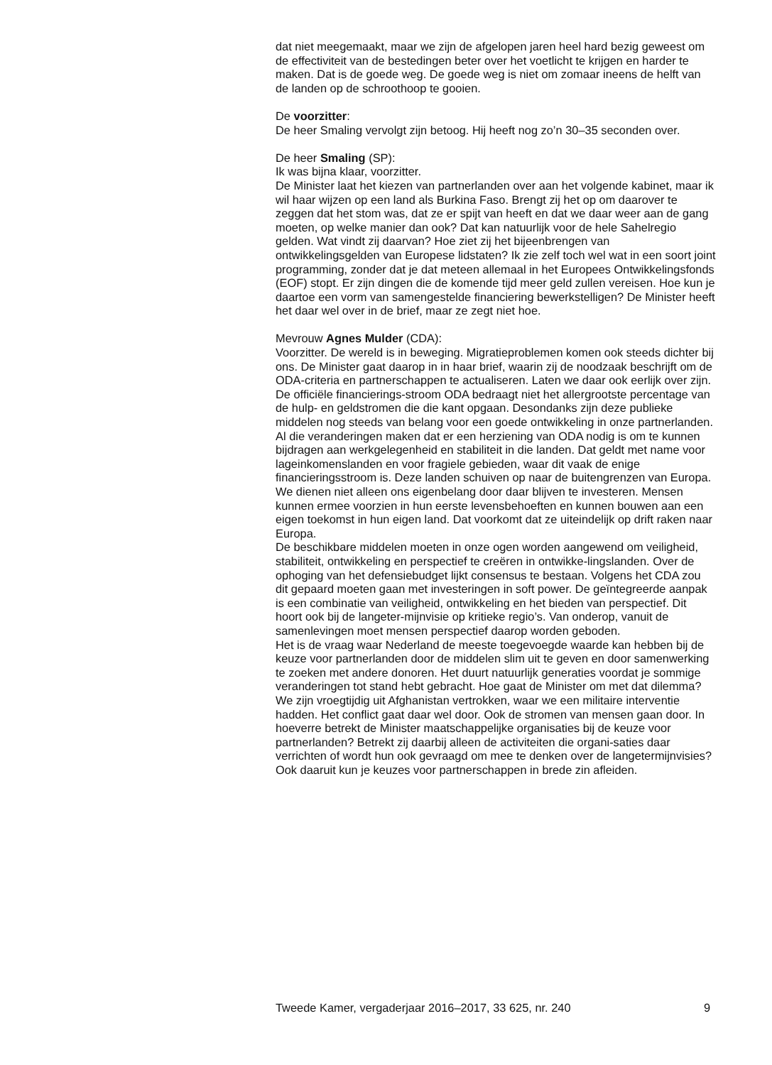dat niet meegemaakt, maar we zijn de afgelopen jaren heel hard bezig geweest om de effectiviteit van de bestedingen beter over het voetlicht te krijgen en harder te maken. Dat is de goede weg. De goede weg is niet om zomaar ineens de helft van de landen op de schroothoop te gooien.
De voorzitter:
De heer Smaling vervolgt zijn betoog. Hij heeft nog zo’n 30–35 seconden over.
De heer Smaling (SP):
Ik was bijna klaar, voorzitter.
De Minister laat het kiezen van partnerlanden over aan het volgende kabinet, maar ik wil haar wijzen op een land als Burkina Faso. Brengt zij het op om daarover te zeggen dat het stom was, dat ze er spijt van heeft en dat we daar weer aan de gang moeten, op welke manier dan ook? Dat kan natuurlijk voor de hele Sahelregio gelden. Wat vindt zij daarvan? Hoe ziet zij het bijeenbrengen van ontwikkelingsgelden van Europese lidstaten? Ik zie zelf toch wel wat in een soort joint programming, zonder dat je dat meteen allemaal in het Europees Ontwikkelingsfonds (EOF) stopt. Er zijn dingen die de komende tijd meer geld zullen vereisen. Hoe kun je daartoe een vorm van samengestelde financiering bewerkstelligen? De Minister heeft het daar wel over in de brief, maar ze zegt niet hoe.
Mevrouw Agnes Mulder (CDA):
Voorzitter. De wereld is in beweging. Migratieproblemen komen ook steeds dichter bij ons. De Minister gaat daarop in in haar brief, waarin zij de noodzaak beschrijft om de ODA-criteria en partnerschappen te actualiseren. Laten we daar ook eerlijk over zijn. De officiële financierings-stroom ODA bedraagt niet het allergrootste percentage van de hulp- en geldstromen die die kant opgaan. Desondanks zijn deze publieke middelen nog steeds van belang voor een goede ontwikkeling in onze partnerlanden. Al die veranderingen maken dat er een herziening van ODA nodig is om te kunnen bijdragen aan werkgelegenheid en stabiliteit in die landen. Dat geldt met name voor lageinkomenslanden en voor fragiele gebieden, waar dit vaak de enige financieringsstroom is. Deze landen schuiven op naar de buitengrenzen van Europa. We dienen niet alleen ons eigenbelang door daar blijven te investeren. Mensen kunnen ermee voorzien in hun eerste levensbehoeften en kunnen bouwen aan een eigen toekomst in hun eigen land. Dat voorkomt dat ze uiteindelijk op drift raken naar Europa.
De beschikbare middelen moeten in onze ogen worden aangewend om veiligheid, stabiliteit, ontwikkeling en perspectief te creëren in ontwikke-lingslanden. Over de ophoging van het defensiebudget lijkt consensus te bestaan. Volgens het CDA zou dit gepaard moeten gaan met investeringen in soft power. De geïntegreerde aanpak is een combinatie van veiligheid, ontwikkeling en het bieden van perspectief. Dit hoort ook bij de langeter-mijnvisie op kritieke regio’s. Van onderop, vanuit de samenlevingen moet mensen perspectief daarop worden geboden.
Het is de vraag waar Nederland de meeste toegevoegde waarde kan hebben bij de keuze voor partnerlanden door de middelen slim uit te geven en door samenwerking te zoeken met andere donoren. Het duurt natuurlijk generaties voordat je sommige veranderingen tot stand hebt gebracht. Hoe gaat de Minister om met dat dilemma? We zijn vroegtijdig uit Afghanistan vertrokken, waar we een militaire interventie hadden. Het conflict gaat daar wel door. Ook de stromen van mensen gaan door. In hoeverre betrekt de Minister maatschappelijke organisaties bij de keuze voor partnerlanden? Betrekt zij daarbij alleen de activiteiten die organi-saties daar verrichten of wordt hun ook gevraagd om mee te denken over de langetermijnvisies? Ook daaruit kun je keuzes voor partnerschappen in brede zin afleiden.
Tweede Kamer, vergaderjaar 2016–2017, 33 625, nr. 240 9